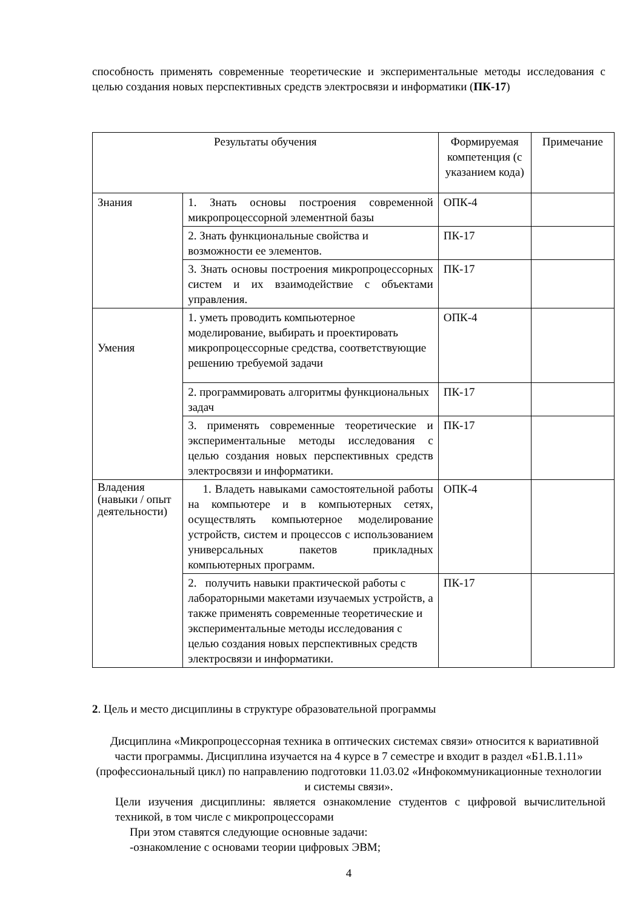способность применять современные теоретические и экспериментальные методы исследования с целью создания новых перспективных средств электросвязи и информатики (ПК-17)
| Результаты обучения | | Формируемая компетенция (с указанием кода) | Примечание |
| --- | --- | --- | --- |
| Знания | 1. Знать основы построения современной микропроцессорной элементной базы | ОПК-4 | |
| | 2. Знать функциональные свойства и возможности ее элементов. | ПК-17 | |
| | 3. Знать основы построения микропроцессорных систем и их взаимодействие с объектами управления. | ПК-17 | |
| Умения | 1. уметь проводить компьютерное моделирование, выбирать и проектировать микропроцессорные средства, соответствующие решению требуемой задачи | ОПК-4 | |
| | 2. программировать алгоритмы функциональных задач | ПК-17 | |
| | 3. применять современные теоретические и экспериментальные методы исследования с целью создания новых перспективных средств электросвязи и информатики. | ПК-17 | |
| Владения (навыки / опыт деятельности) | 1. Владеть навыками самостоятельной работы на компьютере и в компьютерных сетях, осуществлять компьютерное моделирование устройств, систем и процессов с использованием универсальных пакетов прикладных компьютерных программ. | ОПК-4 | |
| | 2. получить навыки практической работы с лабораторными макетами изучаемых устройств, а также применять современные теоретические и экспериментальные методы исследования с целью создания новых перспективных средств электросвязи и информатики. | ПК-17 | |
2. Цель и место дисциплины в структуре образовательной программы
Дисциплина «Микропроцессорная техника в оптических системах связи» относится к вариативной части программы. Дисциплина изучается на 4 курсе в 7 семестре и входит в раздел «Б1.В.1.11» (профессиональный цикл) по направлению подготовки 11.03.02 «Инфокоммуникационные технологии и системы связи».
Цели изучения дисциплины: является ознакомление студентов с цифровой вычислительной техникой, в том числе с микропроцессорами
При этом ставятся следующие основные задачи:
-ознакомление с основами теории цифровых ЭВМ;
4